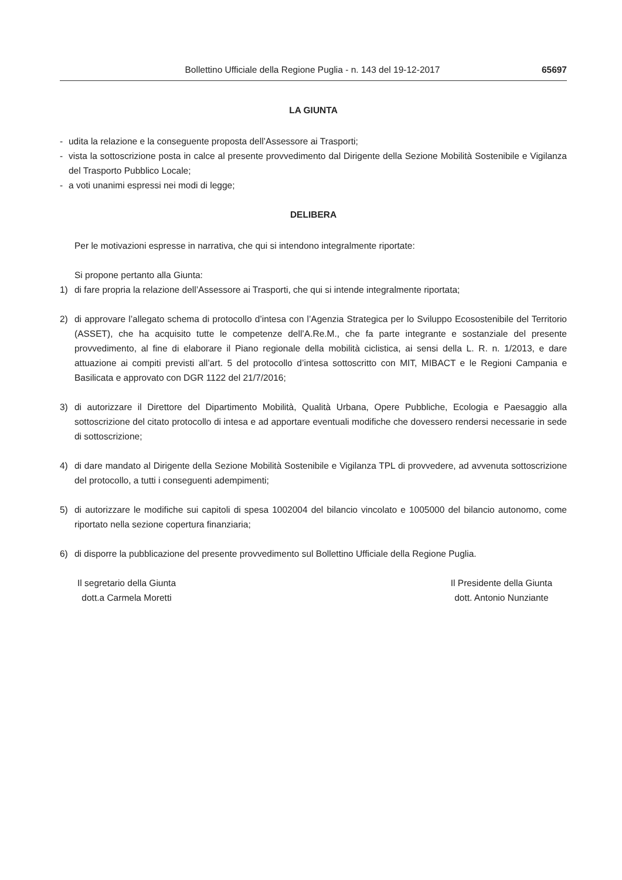Bollettino Ufficiale della Regione Puglia - n. 143 del 19-12-2017 65697
LA GIUNTA
- udita la relazione e la conseguente proposta dell’Assessore ai Trasporti;
- vista la sottoscrizione posta in calce al presente provvedimento dal Dirigente della Sezione Mobilità Sostenibile e Vigilanza del Trasporto Pubblico Locale;
- a voti unanimi espressi nei modi di legge;
DELIBERA
Per le motivazioni espresse in narrativa, che qui si intendono integralmente riportate:
Si propone pertanto alla Giunta:
1) di fare propria la relazione dell’Assessore ai Trasporti, che qui si intende integralmente riportata;
2) di approvare l’allegato schema di protocollo d’intesa con l’Agenzia Strategica per lo Sviluppo Ecosostenibile del Territorio (ASSET), che ha acquisito tutte le competenze dell’A.Re.M., che fa parte integrante e sostanziale del presente provvedimento, al fine di elaborare il Piano regionale della mobilità ciclistica, ai sensi della L. R. n. 1/2013, e dare attuazione ai compiti previsti all’art. 5 del protocollo d’intesa sottoscritto con MIT, MIBACT e le Regioni Campania e Basilicata e approvato con DGR 1122 del 21/7/2016;
3) di autorizzare il Direttore del Dipartimento Mobilità, Qualità Urbana, Opere Pubbliche, Ecologia e Paesaggio alla sottoscrizione del citato protocollo di intesa e ad apportare eventuali modifiche che dovessero rendersi necessarie in sede di sottoscrizione;
4) di dare mandato al Dirigente della Sezione Mobilità Sostenibile e Vigilanza TPL di provvedere, ad avvenuta sottoscrizione del protocollo, a tutti i conseguenti adempimenti;
5) di autorizzare le modifiche sui capitoli di spesa 1002004 del bilancio vincolato e 1005000 del bilancio autonomo, come riportato nella sezione copertura finanziaria;
6) di disporre la pubblicazione del presente provvedimento sul Bollettino Ufficiale della Regione Puglia.
Il segretario della Giunta
dott.a Carmela Moretti
Il Presidente della Giunta
dott. Antonio Nunziante